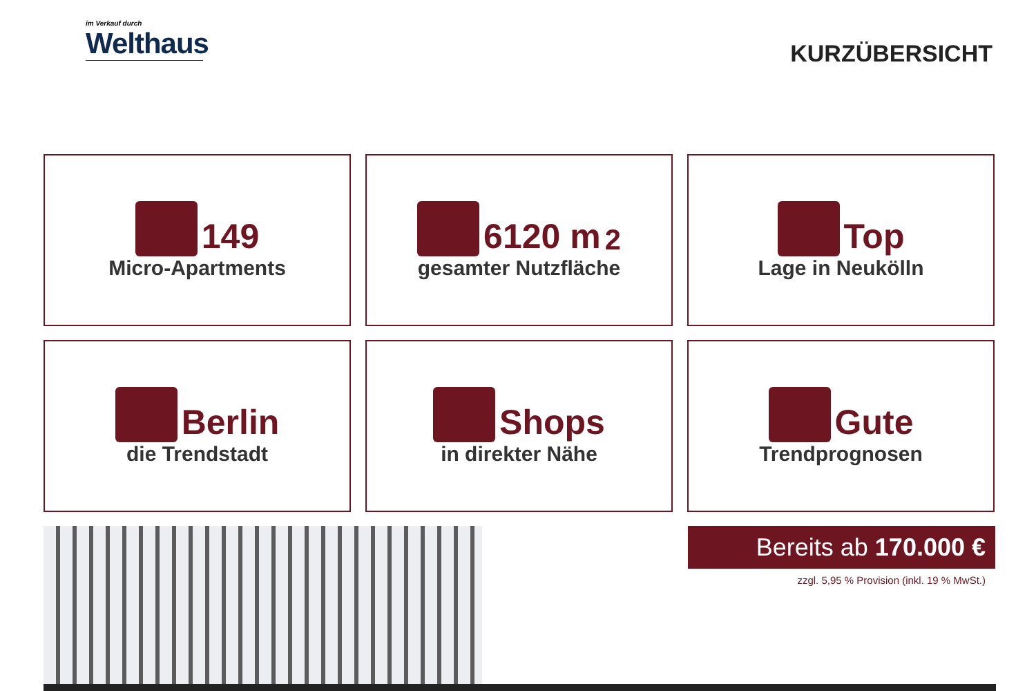im Verkauf durch
Welthaus
KURZÜBERSICHT
149
Micro-Apartments
6120 m<sup>2</sup>
gesamter Nutzfläche
Top
Lage in Neukölln
Berlin
die Trendstadt
Shops
in direkter Nähe
Gute
Trendprognosen
Bereits ab 170.000 €
zzgl. 5,95 % Provision (inkl. 19 % MwSt.)